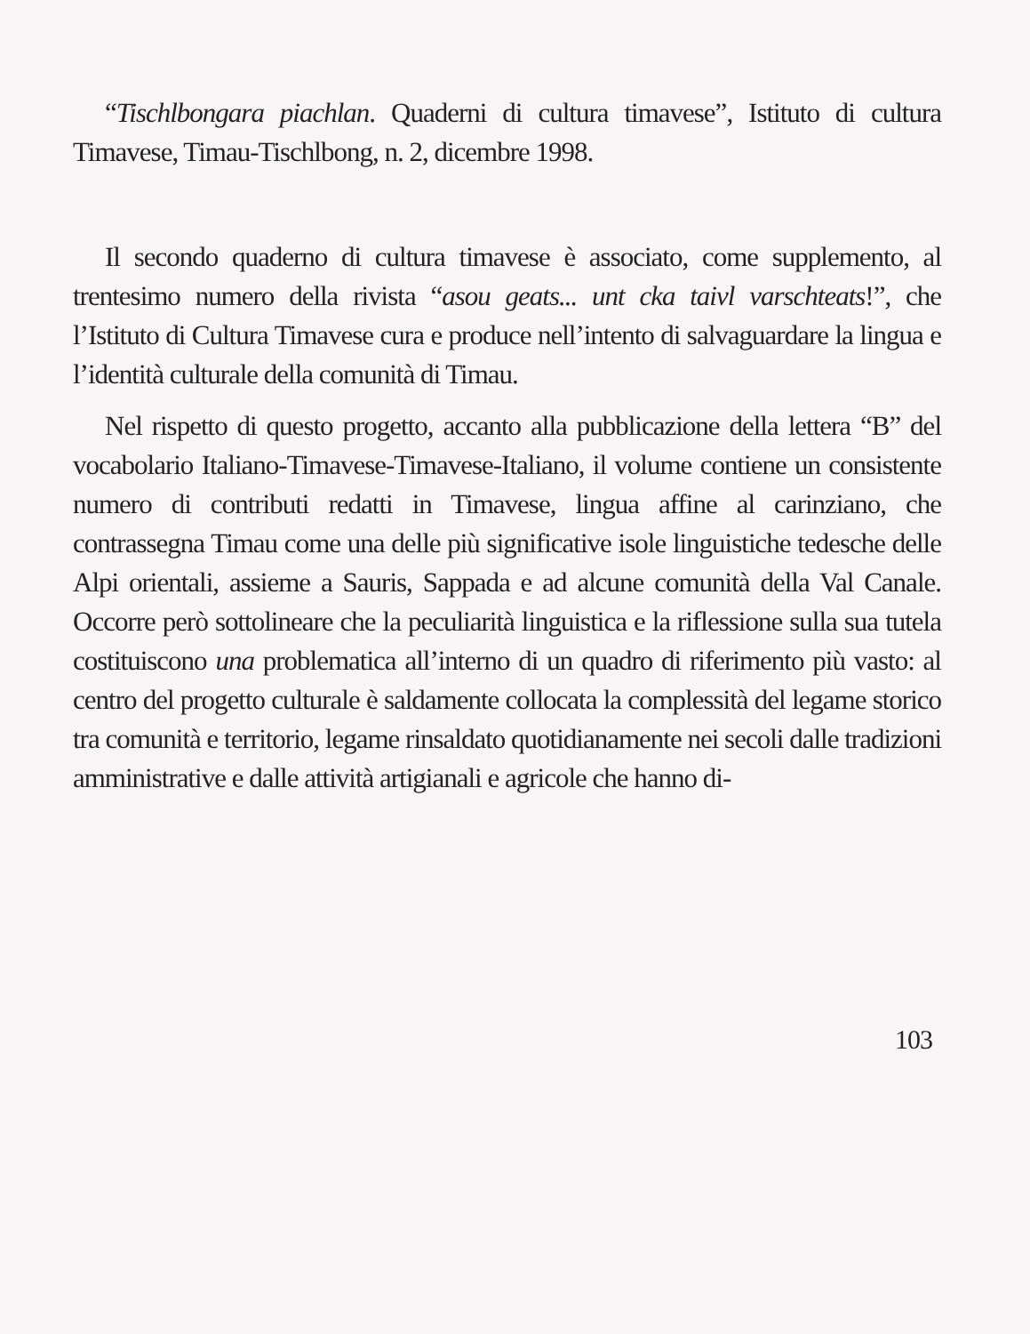“Tischlbongara piachlan. Quaderni di cultura timavese”, Istituto di cultura Timavese, Timau-Tischlbong, n. 2, dicembre 1998.
Il secondo quaderno di cultura timavese è associato, come supplemento, al trentesimo numero della rivista “asou geats... unt cka taivl varschteats!”, che l’Istituto di Cultura Timavese cura e produce nell’intento di salvaguardare la lingua e l’identità culturale della comunità di Timau.
Nel rispetto di questo progetto, accanto alla pubblicazione della lettera “B” del vocabolario Italiano-Timavese-Timavese-Italiano, il volume contiene un consistente numero di contributi redatti in Timavese, lingua affine al carinziano, che contrassegna Timau come una delle più significative isole linguistiche tedesche delle Alpi orientali, assieme a Sauris, Sappada e ad alcune comunità della Val Canale. Occorre però sottolineare che la peculiarità linguistica e la riflessione sulla sua tutela costituiscono una problematica all’interno di un quadro di riferimento più vasto: al centro del progetto culturale è saldamente collocata la complessità del legame storico tra comunità e territorio, legame rinsaldato quotidianamente nei secoli dalle tradizioni amministrative e dalle attività artigianali e agricole che hanno di-
103